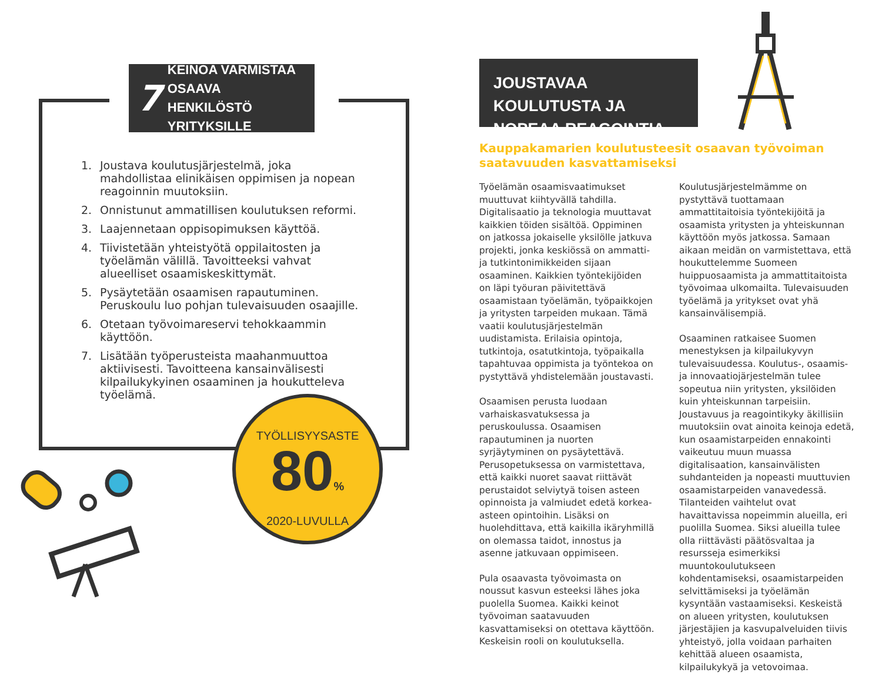7 KEINOA VARMISTAA OSAAVA HENKILÖSTÖ YRITYKSILLE
1. Joustava koulutusjärjestelmä, joka mahdollistaa elinikäisen oppimisen ja nopean reagoinnin muutoksiin.
2. Onnistunut ammatillisen koulutuksen reformi.
3. Laajennetaan oppisopimuksen käyttöä.
4. Tiivistetään yhteistyötä oppilaitosten ja työelämän välillä. Tavoitteeksi vahvat alueelliset osaamiskeskittymät.
5. Pysäytetään osaamisen rapautuminen. Peruskoulu luo pohjan tulevaisuuden osaajille.
6. Otetaan työvoimareservi tehokkaammin käyttöön.
7. Lisätään työperusteista maahanmuuttoa aktiivisesti. Tavoitteena kansainvälisesti kilpailukykyinen osaaminen ja houkutteleva työelämä.
TYÖLLISYYSASTE
80%
2020-LUVULLA
JOUSTAVAA KOULUTUSTA JA NOPEAA REAGOINTIA
Kauppakamarien koulutusteesit osaavan työvoiman saatavuuden kasvattamiseksi
Työelämän osaamisvaatimukset muuttuvat kiihtyvällä tahdilla. Digitalisaatio ja teknologia muuttavat kaikkien töiden sisältöä. Oppiminen on jatkossa jokaiselle yksilölle jatkuva projekti, jonka keskiössä on ammatti- ja tutkintonimikkeiden sijaan osaaminen. Kaikkien työntekijöiden on läpi työuran päivitettävä osaamistaan työelämän, työpaikkojen ja yritysten tarpeiden mukaan. Tämä vaatii koulutusjärjestelmän uudistamista. Erilaisia opintoja, tutkintoja, osatutkintoja, työpaikalla tapahtuvaa oppimista ja työntekoa on pystyttävä yhdistelemään joustavasti.
Osaamisen perusta luodaan varhaiskasvatuksessa ja peruskoulussa. Osaamisen rapautuminen ja nuorten syrjäytyminen on pysäytettävä. Perusopetuksessa on varmistettava, että kaikki nuoret saavat riittävät perustaidot selviytyä toisen asteen opinnoista ja valmiudet edetä korkea-asteen opintoihin. Lisäksi on huolehdittava, että kaikilla ikäryhmillä on olemassa taidot, innostus ja asenne jatkuvaan oppimiseen.
Pula osaavasta työvoimasta on noussut kasvun esteeksi lähes joka puolella Suomea. Kaikki keinot työvoiman saatavuuden kasvattamiseksi on otettava käyttöön. Keskeisin rooli on koulutuksella.
Koulutusjärjestelmämme on pystyttävä tuottamaan ammattitaitoisia työntekijöitä ja osaamista yritysten ja yhteiskunnan käyttöön myös jatkossa. Samaan aikaan meidän on varmistettava, että houkuttelemme Suomeen huippuosaamista ja ammattitaitoista työvoimaa ulkomailta. Tulevaisuuden työelämä ja yritykset ovat yhä kansainvälisempiä.
Osaaminen ratkaisee Suomen menestyksen ja kilpailukyvyn tulevaisuudessa. Koulutus-, osaamis- ja innovaatiojärjestelmän tulee sopeutua niin yritysten, yksilöiden kuin yhteiskunnan tarpeisiin. Joustavuus ja reagointikyky äkillisiin muutoksiin ovat ainoita keinoja edetä, kun osaamistarpeiden ennakointi vaikeutuu muun muassa digitalisaation, kansainvälisten suhdanteiden ja nopeasti muuttuvien osaamistarpeiden vanavedessä. Tilanteiden vaihtelut ovat havaittavissa nopeimmin alueilla, eri puolilla Suomea. Siksi alueilla tulee olla riittävästi päätösvaltaa ja resursseja esimerkiksi muuntokoulutukseen kohdentamiseksi, osaamistarpeiden selvittämiseksi ja työelämän kysyntään vastaamiseksi. Keskeistä on alueen yritysten, koulutuksen järjestäjien ja kasvupalveluiden tiivis yhteistyö, jolla voidaan parhaiten kehittää alueen osaamista, kilpailukykyä ja vetovoimaa.